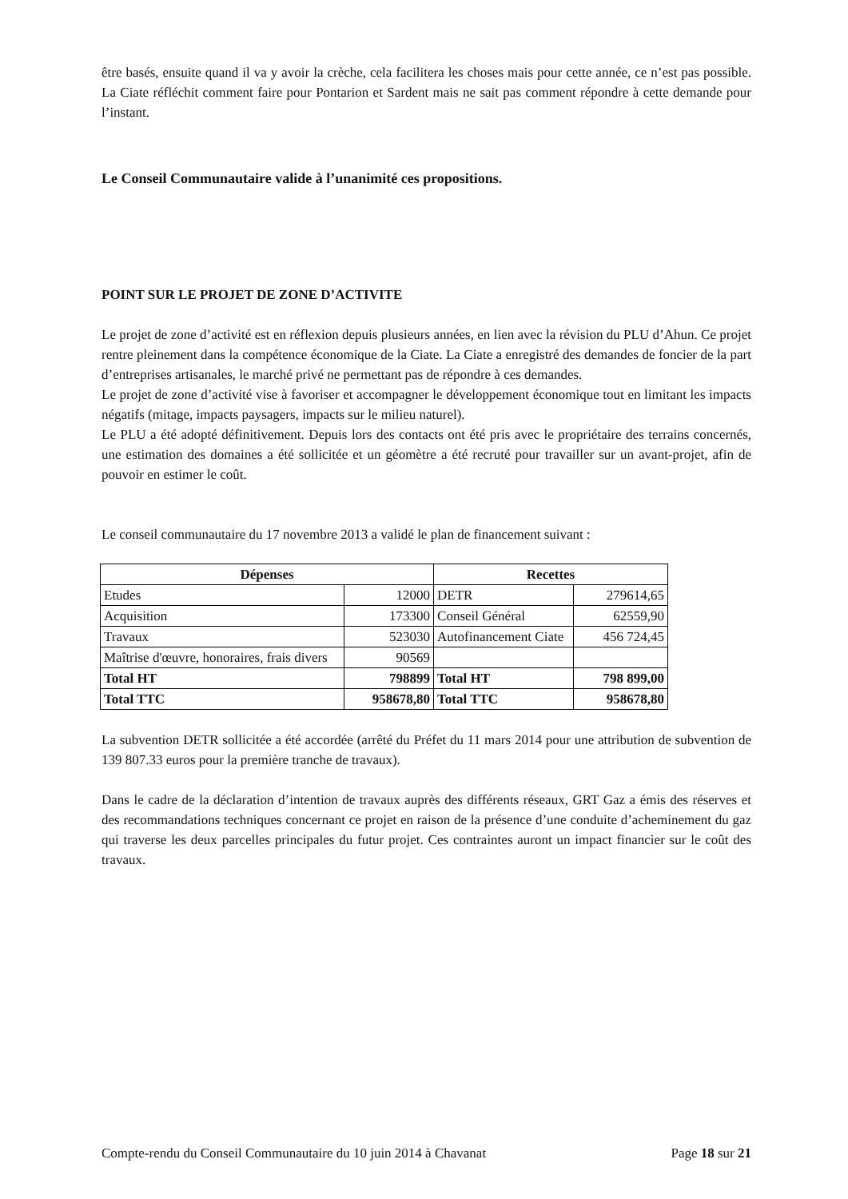être basés, ensuite quand il va y avoir la crèche, cela facilitera les choses mais pour cette année, ce n’est pas possible. La Ciate réfléchit comment faire pour Pontarion et Sardent mais ne sait pas comment répondre à cette demande pour l’instant.
Le Conseil Communautaire valide à l’unanimité ces propositions.
POINT SUR LE PROJET DE ZONE D’ACTIVITE
Le projet de zone d’activité est en réflexion depuis plusieurs années, en lien avec la révision du PLU d’Ahun. Ce projet rentre pleinement dans la compétence économique de la Ciate. La Ciate a enregistré des demandes de foncier de la part d’entreprises artisanales, le marché privé ne permettant pas de répondre à ces demandes.
Le projet de zone d’activité vise à favoriser et accompagner le développement économique tout en limitant les impacts négatifs (mitage, impacts paysagers, impacts sur le milieu naturel).
Le PLU a été adopté définitivement. Depuis lors des contacts ont été pris avec le propriétaire des terrains concernés, une estimation des domaines a été sollicitée et un géomètre a été recruté pour travailler sur un avant-projet, afin de pouvoir en estimer le coût.
Le conseil communautaire du 17 novembre 2013 a validé le plan de financement suivant :
| Dépenses | | Recettes | |
| --- | --- | --- | --- |
| Etudes | 12000 | DETR | 279614,65 |
| Acquisition | 173300 | Conseil Général | 62559,90 |
| Travaux | 523030 | Autofinancement Ciate | 456 724,45 |
| Maîtrise d'œuvre, honoraires, frais divers | 90569 | | |
| Total HT | 798899 | Total HT | 798 899,00 |
| Total TTC | 958678,80 | Total TTC | 958678,80 |
La subvention DETR sollicitée a été accordée (arrêté du Préfet du 11 mars 2014 pour une attribution de subvention de 139 807.33 euros pour la première tranche de travaux).
Dans le cadre de la déclaration d’intention de travaux auprès des différents réseaux, GRT Gaz a émis des réserves et des recommandations techniques concernant ce projet en raison de la présence d’une conduite d’acheminement du gaz qui traverse les deux parcelles principales du futur projet. Ces contraintes auront un impact financier sur le coût des travaux.
Compte-rendu du Conseil Communautaire du 10 juin 2014 à Chavanat Page 18 sur 21